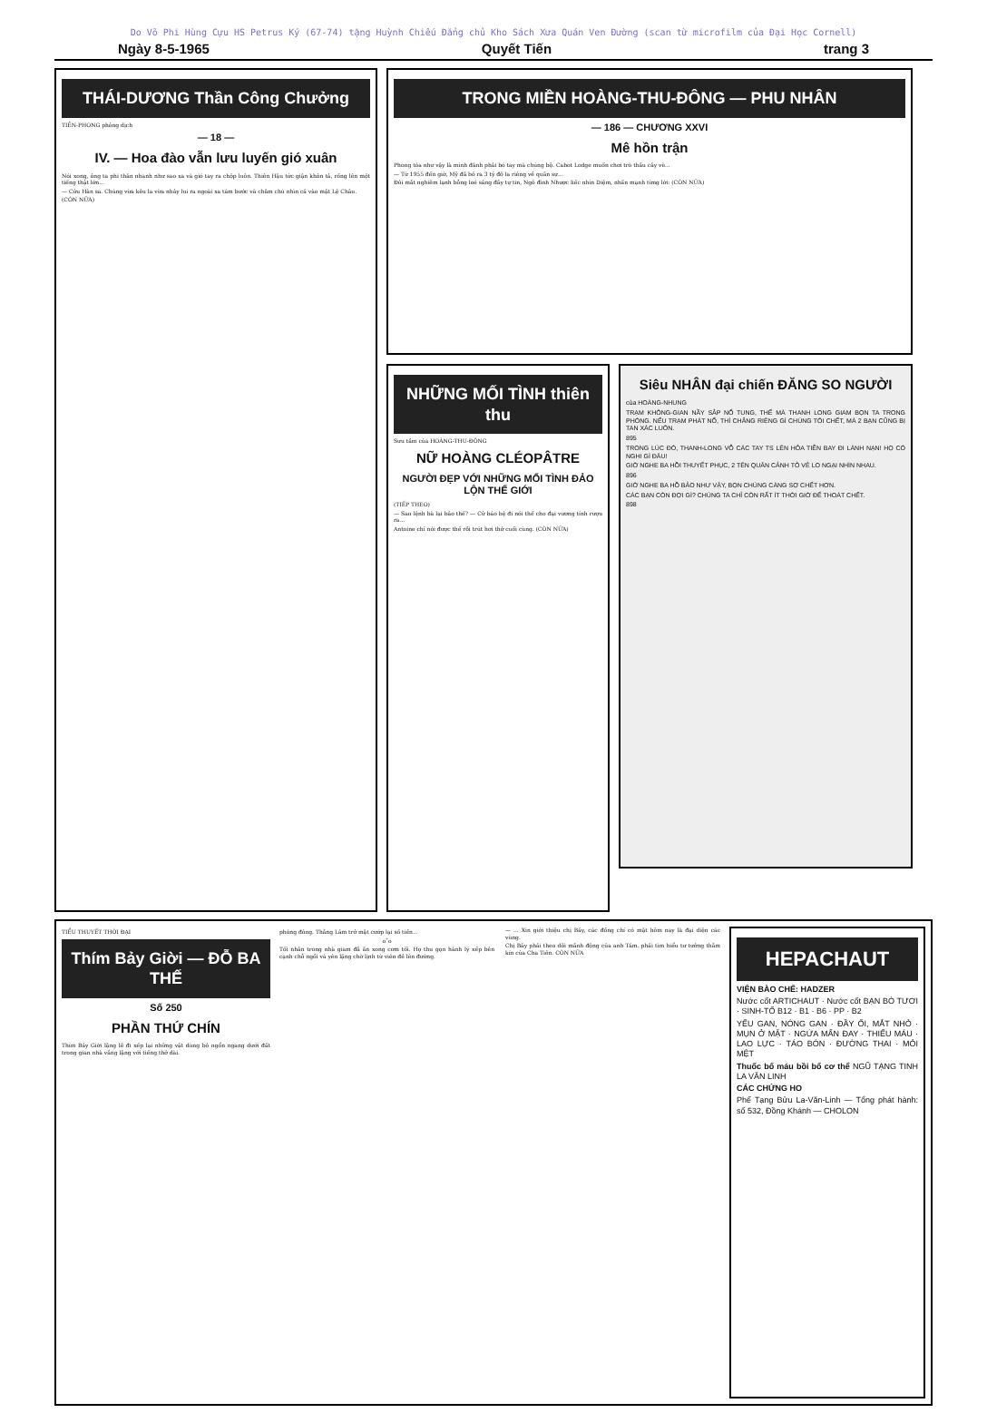Do Võ Phi Hùng Cựu HS Petrus Ký (67-74) tặng Huỳnh Chiếu Đẳng chủ Kho Sách Xưa Quán Ven Đường (scan từ microfilm của Đại Học Cornell)
Ngày 8-5-1965 Quyết Tiến trang 3
THÁI-DƯƠNG Thần Công Chưởng
TIỀN-PHONG phỏng dịch
— 18 —
IV. — Hoa đào vẫn lưu luyến gió xuân
Nói xong, ông ta phi thân nhanh như sao xa và gió tay ra chộp luôn. Thiên Hậu tức giận khôn tả, rống lên một tiếng thật lớn...
— Cửu Hàn sa. Chúng vừa kêu la vừa nhảy lui ra ngoài xa tám bước và chăm chú nhìn cả vào mặt Lệ Châu.
(CÒN NỮA)
TRONG MIỀN HOÀNG-THU-ĐÔNG — PHU NHÂN
— 186 — CHƯƠNG XXVI
Mê hồn trận
Phong tỏa như vậy là mình đành phải bó tay mà chúng bộ. Cabot Lodge muốn chơi trò thầu cây vè...
— Từ 1955 đến giờ, Mỹ đã bỏ ra 3 tỷ đô la riêng về quân sự...
Đôi mắt nghiêm lạnh bỗng loé sáng đầy tự tin, Ngô đình Nhược liếc nhìn Diệm, nhấn mạnh từng lời: (CÒN NỮA)
NHỮNG MỐI TÌNH thiên thu
Sưu tầm của HOÀNG-THU-ĐÔNG
NỮ HOÀNG CLÉOPÂTRE
NGƯỜI ĐẸP VỚI NHỮNG MỐI TÌNH ĐẢO LỘN THẾ GIỚI
(TIẾP THEO)
— Sao lệnh bà lại bảo thế? — Cử báo bệ đi nói thế cho đại vương tính rượu ra...
Antoine chỉ nói được thế rồi trút hơi thở cuối cùng. (CÒN NỮA)
Siêu NHÂN đại chiến ĐĂNG SO NGƯỜI
của HOÀNG-NHUNG
TRẠM KHÔNG-GIAN NẦY SẮP NỔ TUNG, THẾ MÀ THANH LONG GIAM BỌN TA TRONG PHÒNG. NẾU TRẠM PHÁT NỔ, THÌ CHẲNG RIÊNG GÌ CHÚNG TÔI CHẾT, MÀ 2 BẠN CŨNG BỊ TAN XÁC LUÔN.
895
TRONG LÚC ĐÓ, THANH-LONG VỖ CÁC TAY TS LÊN HỎA TIỄN BAY ĐI LÀNH NẠN! HỌ CÓ NGHI GÌ ĐÂU!
GIỜ NGHE BA HỒI THUYẾT PHỤC, 2 TÊN QUÂN CẢNH TỎ VẺ LO NGẠI NHÌN NHAU.
896
GIỜ NGHE BA HỒ BẢO NHƯ VẬY, BỌN CHÚNG CÀNG SỢ CHẾT HƠN.
CÁC BẠN CÒN ĐỢI GÌ? CHÚNG TA CHỈ CÒN RẤT ÍT THỜI GIỜ ĐỂ THOÁT CHẾT.
898
TIỂU THUYẾT THỜI ĐẠI
Thím Bảy Giời — ĐỖ BA THẾ
Số 250
PHẦN THỨ CHÍN
Thím Bảy Giời lặng lẽ đi xếp lại những vật dùng bỏ ngổn ngang dưới đất trong gian nhà vắng lặng với tiếng thở dài.
phòng đông. Thằng Lâm trở mặt cướp lại số tiền...
o˚o
Tối nhân trong nhà giam đã ăn xong cơm tối. Họ thu gọn hành lý xếp bên cạnh chỗ ngồi và yên lặng chờ lịnh từ viên đề lên đường.
— ... Xin giới thiệu chị Bảy, các đồng chí có mặt hôm nay là đại diện các vùng.
Chị Bảy phải theo dõi mãnh động của anh Tám. phải tìm hiểu tư tưởng thằm kín của Cha Tiên. CÒN NỮA
HEPACHAUT
VIỆN BÀO CHẾ: HADZER
Nước cốt ARTICHAUT · Nước cốt BẠN BÒ TƯƠI · SINH-TỐ B12 · B1 · B6 · PP · B2
YẾU GAN, NÓNG GAN · ĐẦY ỐI, MẮT NHỎ · MỤN Ở MẶT · NGỨA MẨN ĐAY · THIẾU MÁU · LAO LỰC · TÁO BÓN · ĐƯỜNG THAI · MỎI MỆT
Thuốc bổ máu bồi bổ cơ thể NGŨ TẠNG TINH LA VĂN LINH
CÁC CHỨNG HO
Phế Tạng Bửu La-Văn-Linh — Tổng phát hành: số 532, Đồng Khánh — CHOLON